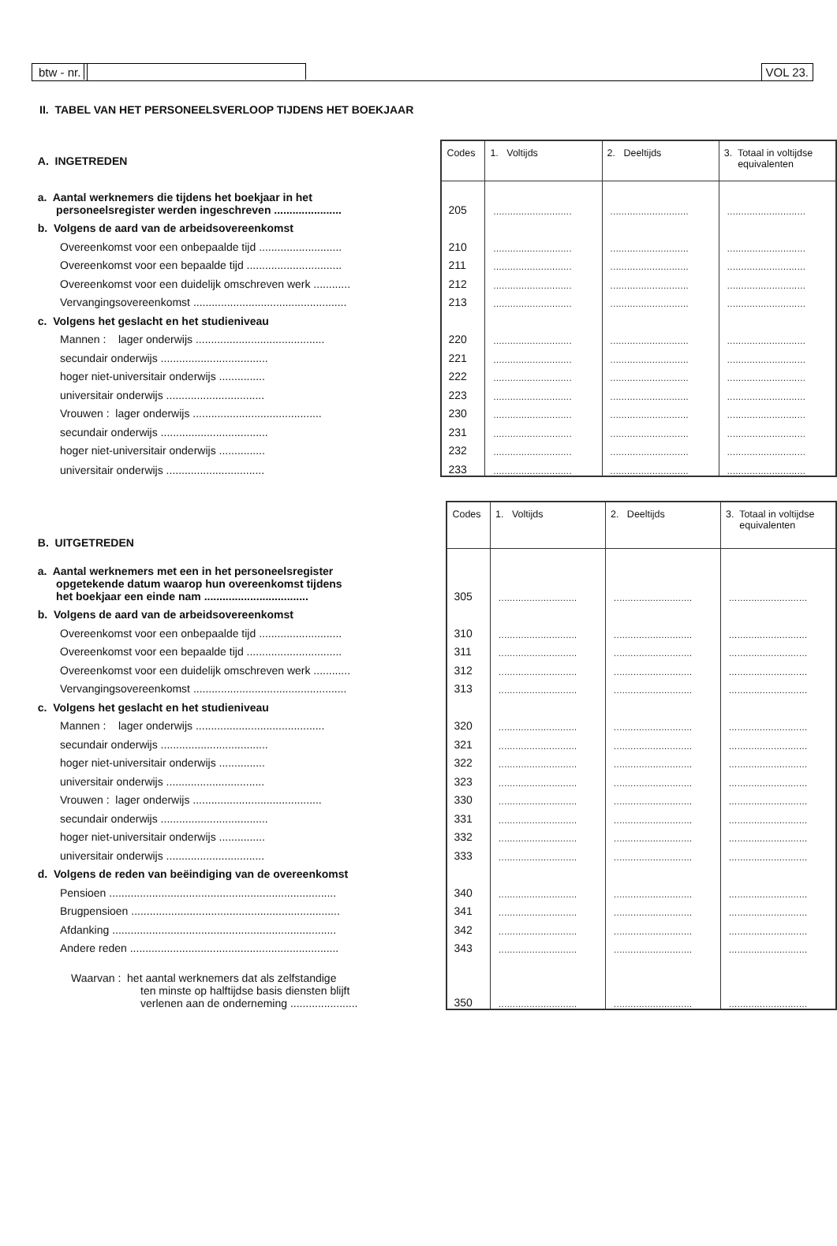btw - nr. VOL 23.
II. TABEL VAN HET PERSONEELSVERLOOP TIJDENS HET BOEKJAAR
| A. INGETREDEN | Codes | 1. Voltijds | 2. Deeltijds | 3. Totaal in voltijdse equivalenten |
| a. Aantal werknemers die tijdens het boekjaar in het personeelsregister werden ingeschreven ...................... | 205 | ............................ | ............................ | ............................ |
| b. Volgens de aard van de arbeidsovereenkomst | | | | |
| Overeenkomst voor een onbepaalde tijd ........................... | 210 | ............................ | ............................ | ............................ |
| Overeenkomst voor een bepaalde tijd ............................... | 211 | ............................ | ............................ | ............................ |
| Overeenkomst voor een duidelijk omschreven werk ............ | 212 | ............................ | ............................ | ............................ |
| Vervangingsovereenkomst .................................................. | 213 | ............................ | ............................ | ............................ |
| c. Volgens het geslacht en het studieniveau | | | | |
| Mannen : lager onderwijs .......................................... | 220 | ............................ | ............................ | ............................ |
| secundair onderwijs ................................... | 221 | ............................ | ............................ | ............................ |
| hoger niet-universitair onderwijs ............... | 222 | ............................ | ............................ | ............................ |
| universitair onderwijs ................................ | 223 | ............................ | ............................ | ............................ |
| Vrouwen : lager onderwijs .......................................... | 230 | ............................ | ............................ | ............................ |
| secundair onderwijs ................................... | 231 | ............................ | ............................ | ............................ |
| hoger niet-universitair onderwijs ............... | 232 | ............................ | ............................ | ............................ |
| universitair onderwijs ................................ | 233 | ............................ | ............................ | ............................ |
| B. UITGETREDEN | Codes | 1. Voltijds | 2. Deeltijds | 3. Totaal in voltijdse equivalenten |
| a. Aantal werknemers met een in het personeelsregister opgetekende datum waarop hun overeenkomst tijdens het boekjaar een einde nam .................................. | 305 | ............................ | ............................ | ............................ |
| b. Volgens de aard van de arbeidsovereenkomst | | | | |
| Overeenkomst voor een onbepaalde tijd ........................... | 310 | ............................ | ............................ | ............................ |
| Overeenkomst voor een bepaalde tijd ............................... | 311 | ............................ | ............................ | ............................ |
| Overeenkomst voor een duidelijk omschreven werk ............ | 312 | ............................ | ............................ | ............................ |
| Vervangingsovereenkomst .................................................. | 313 | ............................ | ............................ | ............................ |
| c. Volgens het geslacht en het studieniveau | | | | |
| Mannen : lager onderwijs .......................................... | 320 | ............................ | ............................ | ............................ |
| secundair onderwijs ................................... | 321 | ............................ | ............................ | ............................ |
| hoger niet-universitair onderwijs ............... | 322 | ............................ | ............................ | ............................ |
| universitair onderwijs ................................ | 323 | ............................ | ............................ | ............................ |
| Vrouwen : lager onderwijs .......................................... | 330 | ............................ | ............................ | ............................ |
| secundair onderwijs ................................... | 331 | ............................ | ............................ | ............................ |
| hoger niet-universitair onderwijs ............... | 332 | ............................ | ............................ | ............................ |
| universitair onderwijs ................................ | 333 | ............................ | ............................ | ............................ |
| d. Volgens de reden van beëindiging van de overeenkomst | | | | |
| Pensioen .......................................................................... | 340 | ............................ | ............................ | ............................ |
| Brugpensioen .................................................................... | 341 | ............................ | ............................ | ............................ |
| Afdanking ......................................................................... | 342 | ............................ | ............................ | ............................ |
| Andere reden .................................................................... | 343 | ............................ | ............................ | ............................ |
| Waarvan : het aantal werknemers dat als zelfstandige ten minste op halftijdse basis diensten blijft verlenen aan de onderneming ...................... | 350 | ............................ | ............................ | ............................ |